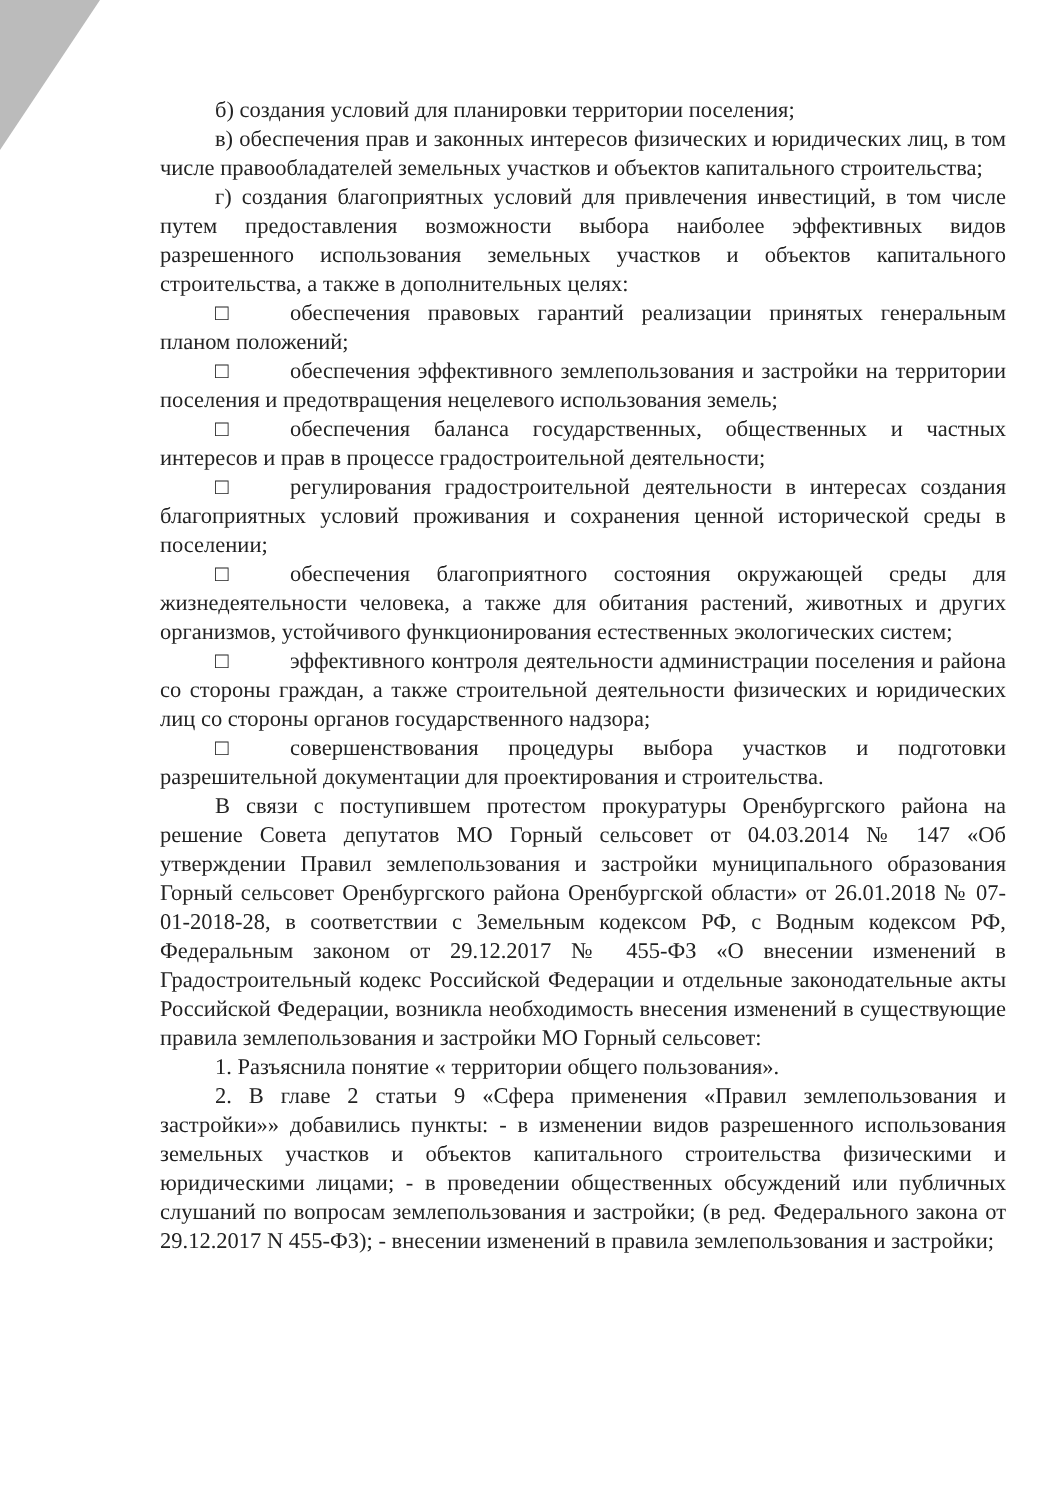б) создания условий для планировки территории поселения;
в) обеспечения прав и законных интересов физических и юридических лиц, в том числе правообладателей земельных участков и объектов капитального строительства;
г) создания благоприятных условий для привлечения инвестиций, в том числе путем предоставления возможности выбора наиболее эффективных видов разрешенного использования земельных участков и объектов капитального строительства, а также в дополнительных целях:
□ обеспечения правовых гарантий реализации принятых генеральным планом положений;
□ обеспечения эффективного землепользования и застройки на территории поселения и предотвращения нецелевого использования земель;
□ обеспечения баланса государственных, общественных и частных интересов и прав в процессе градостроительной деятельности;
□ регулирования градостроительной деятельности в интересах создания благоприятных условий проживания и сохранения ценной исторической среды в поселении;
□ обеспечения благоприятного состояния окружающей среды для жизнедеятельности человека, а также для обитания растений, животных и других организмов, устойчивого функционирования естественных экологических систем;
□ эффективного контроля деятельности администрации поселения и района со стороны граждан, а также строительной деятельности физических и юридических лиц со стороны органов государственного надзора;
□ совершенствования процедуры выбора участков и подготовки разрешительной документации для проектирования и строительства.
В связи с поступившем протестом прокуратуры Оренбургского района на решение Совета депутатов МО Горный сельсовет от 04.03.2014 № 147 «Об утверждении Правил землепользования и застройки муниципального образования Горный сельсовет Оренбургского района Оренбургской области» от 26.01.2018 № 07-01-2018-28, в соответствии с Земельным кодексом РФ, с Водным кодексом РФ, Федеральным законом от 29.12.2017 № 455-ФЗ «О внесении изменений в Градостроительный кодекс Российской Федерации и отдельные законодательные акты Российской Федерации, возникла необходимость внесения изменений в существующие правила землепользования и застройки МО Горный сельсовет:
1. Разъяснила понятие « территории общего пользования».
2. В главе 2 статьи 9 «Сфера применения «Правил землепользования и застройки»» добавились пункты: - в изменении видов разрешенного использования земельных участков и объектов капитального строительства физическими и юридическими лицами; - в проведении общественных обсуждений или публичных слушаний по вопросам землепользования и застройки; (в ред. Федерального закона от 29.12.2017 N 455-ФЗ); - внесении изменений в правила землепользования и застройки;